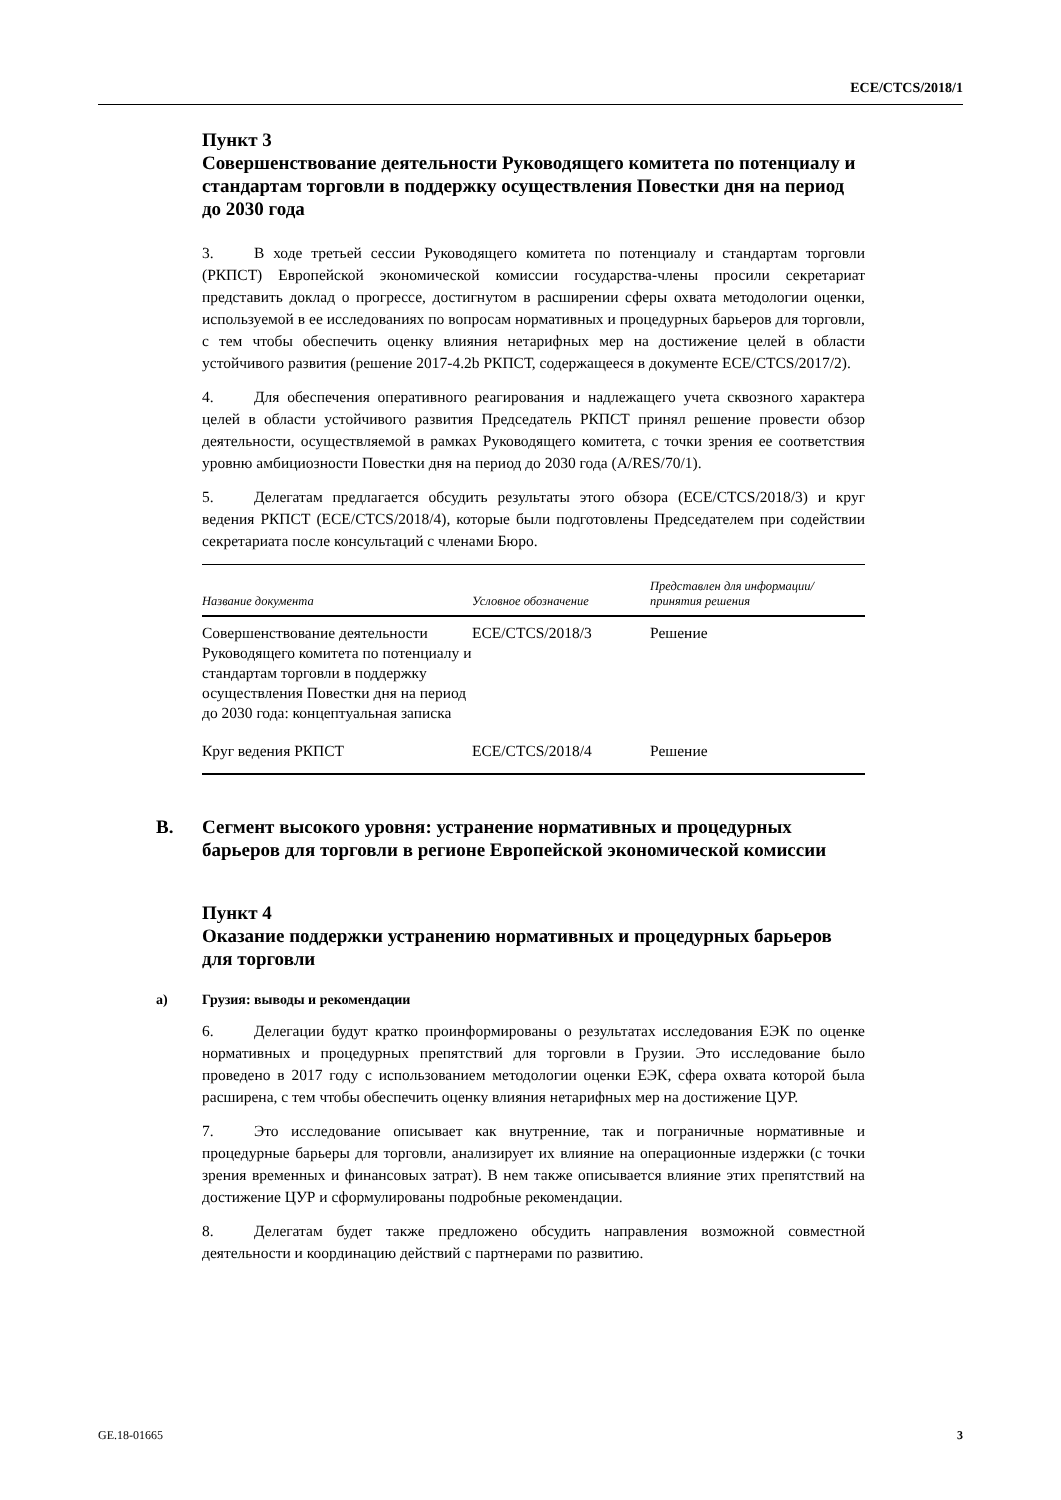ECE/CTCS/2018/1
Пункт 3
Совершенствование деятельности Руководящего комитета по потенциалу и стандартам торговли в поддержку осуществления Повестки дня на период до 2030 года
3. В ходе третьей сессии Руководящего комитета по потенциалу и стандартам торговли (РКПСТ) Европейской экономической комиссии государства-члены просили секретариат представить доклад о прогрессе, достигнутом в расширении сферы охвата методологии оценки, используемой в ее исследованиях по вопросам нормативных и процедурных барьеров для торговли, с тем чтобы обеспечить оценку влияния нетарифных мер на достижение целей в области устойчивого развития (решение 2017-4.2b РКПСТ, содержащееся в документе ECE/CTCS/2017/2).
4. Для обеспечения оперативного реагирования и надлежащего учета сквозного характера целей в области устойчивого развития Председатель РКПСТ принял решение провести обзор деятельности, осуществляемой в рамках Руководящего комитета, с точки зрения ее соответствия уровню амбициозности Повестки дня на период до 2030 года (A/RES/70/1).
5. Делегатам предлагается обсудить результаты этого обзора (ECE/CTCS/2018/3) и круг ведения РКПСТ (ECE/CTCS/2018/4), которые были подготовлены Председателем при содействии секретариата после консультаций с членами Бюро.
| Название документа | Условное обозначение | Представлен для информации/ принятия решения |
| --- | --- | --- |
| Совершенствование деятельности Руководящего комитета по потенциалу и стандартам торговли в поддержку осуществления Повестки дня на период до 2030 года: концептуальная записка | ECE/CTCS/2018/3 | Решение |
| Круг ведения РКПСТ | ECE/CTCS/2018/4 | Решение |
B. Сегмент высокого уровня: устранение нормативных и процедурных барьеров для торговли в регионе Европейской экономической комиссии
Пункт 4
Оказание поддержки устранению нормативных и процедурных барьеров для торговли
a) Грузия: выводы и рекомендации
6. Делегации будут кратко проинформированы о результатах исследования ЕЭК по оценке нормативных и процедурных препятствий для торговли в Грузии. Это исследование было проведено в 2017 году с использованием методологии оценки ЕЭК, сфера охвата которой была расширена, с тем чтобы обеспечить оценку влияния нетарифных мер на достижение ЦУР.
7. Это исследование описывает как внутренние, так и пограничные нормативные и процедурные барьеры для торговли, анализирует их влияние на операционные издержки (с точки зрения временных и финансовых затрат). В нем также описывается влияние этих препятствий на достижение ЦУР и сформулированы подробные рекомендации.
8. Делегатам будет также предложено обсудить направления возможной совместной деятельности и координацию действий с партнерами по развитию.
GE.18-01665 3